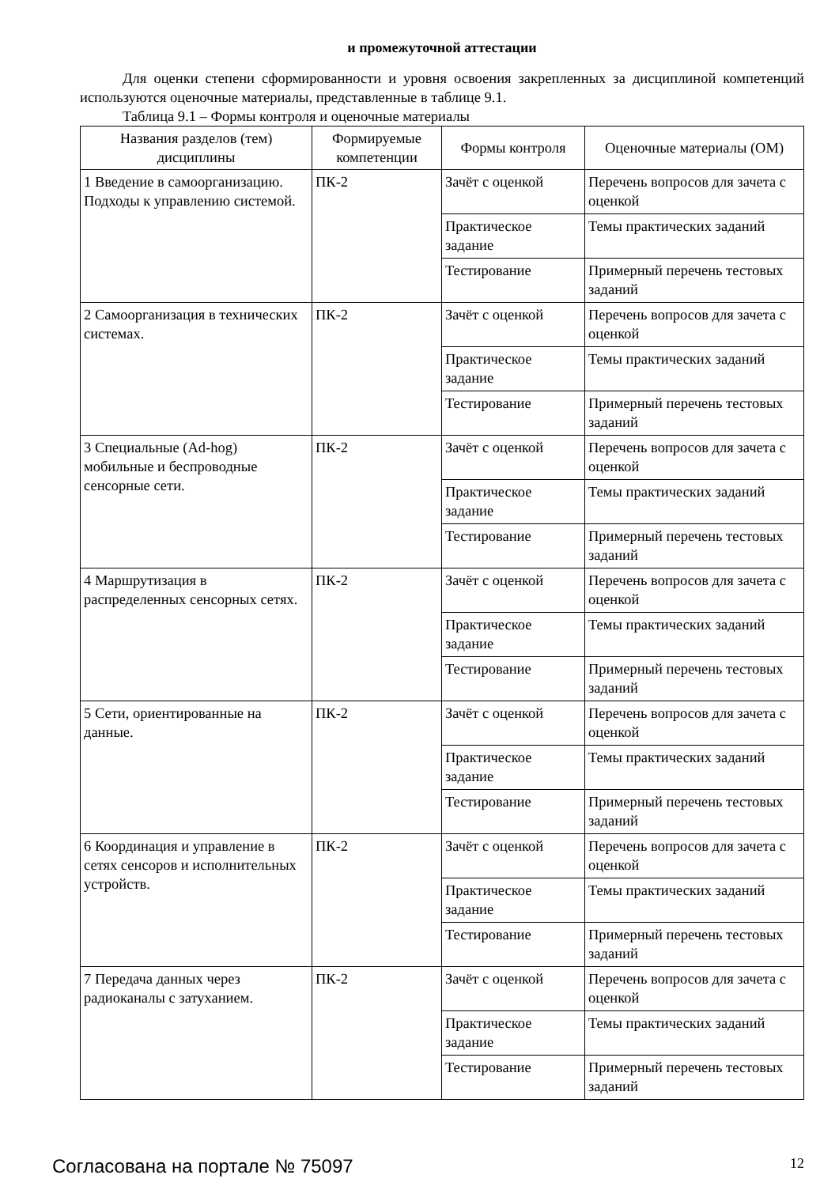и промежуточной аттестации
Для оценки степени сформированности и уровня освоения закрепленных за дисциплиной компетенций используются оценочные материалы, представленные в таблице 9.1.
Таблица 9.1 – Формы контроля и оценочные материалы
| Названия разделов (тем) дисциплины | Формируемые компетенции | Формы контроля | Оценочные материалы (ОМ) |
| --- | --- | --- | --- |
| 1 Введение в самоорганизацию. Подходы к управлению системой. | ПК-2 | Зачёт с оценкой | Перечень вопросов для зачета с оценкой |
| | | Практическое задание | Темы практических заданий |
| | | Тестирование | Примерный перечень тестовых заданий |
| 2 Самоорганизация в технических системах. | ПК-2 | Зачёт с оценкой | Перечень вопросов для зачета с оценкой |
| | | Практическое задание | Темы практических заданий |
| | | Тестирование | Примерный перечень тестовых заданий |
| 3 Специальные (Ad-hog) мобильные и беспроводные сенсорные сети. | ПК-2 | Зачёт с оценкой | Перечень вопросов для зачета с оценкой |
| | | Практическое задание | Темы практических заданий |
| | | Тестирование | Примерный перечень тестовых заданий |
| 4 Маршрутизация в распределенных сенсорных сетях. | ПК-2 | Зачёт с оценкой | Перечень вопросов для зачета с оценкой |
| | | Практическое задание | Темы практических заданий |
| | | Тестирование | Примерный перечень тестовых заданий |
| 5 Сети, ориентированные на данные. | ПК-2 | Зачёт с оценкой | Перечень вопросов для зачета с оценкой |
| | | Практическое задание | Темы практических заданий |
| | | Тестирование | Примерный перечень тестовых заданий |
| 6 Координация и управление в сетях сенсоров и исполнительных устройств. | ПК-2 | Зачёт с оценкой | Перечень вопросов для зачета с оценкой |
| | | Практическое задание | Темы практических заданий |
| | | Тестирование | Примерный перечень тестовых заданий |
| 7 Передача данных через радиоканалы с затуханием. | ПК-2 | Зачёт с оценкой | Перечень вопросов для зачета с оценкой |
| | | Практическое задание | Темы практических заданий |
| | | Тестирование | Примерный перечень тестовых заданий |
Согласована на портале № 75097 12